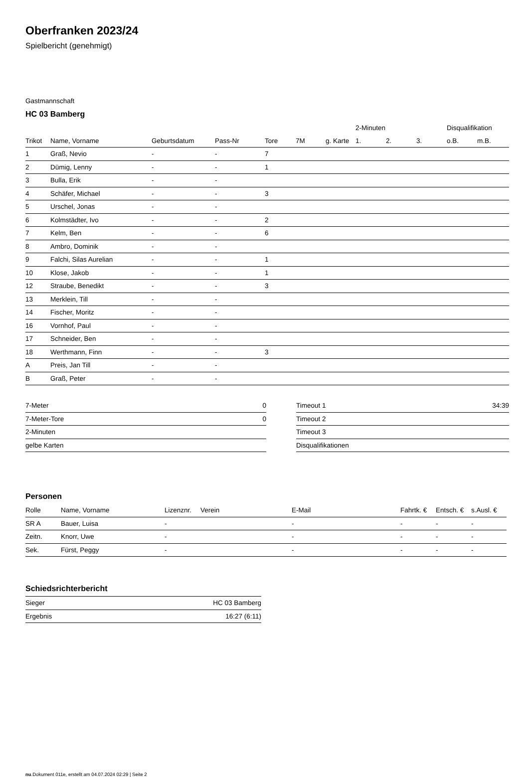Oberfranken 2023/24
Spielbericht (genehmigt)
Gastmannschaft
HC 03 Bamberg
| | | | | | | | 2-Minuten | | | Disqualifikation | |
| --- | --- | --- | --- | --- | --- | --- | --- | --- | --- | --- | --- |
| Trikot | Name, Vorname | Geburtsdatum | Pass-Nr | Tore | 7M | g. Karte | 1. | 2. | 3. | o.B. | m.B. |
| 1 | Graß, Nevio | - | - | 7 | | | | | | | |
| 2 | Dümig, Lenny | - | - | 1 | | | | | | | |
| 3 | Bulla, Erik | - | - | | | | | | | | |
| 4 | Schäfer, Michael | - | - | 3 | | | | | | | |
| 5 | Urschel, Jonas | - | - | | | | | | | | |
| 6 | Kolmstädter, Ivo | - | - | 2 | | | | | | | |
| 7 | Kelm, Ben | - | - | 6 | | | | | | | |
| 8 | Ambro, Dominik | - | - | | | | | | | | |
| 9 | Falchi, Silas Aurelian | - | - | 1 | | | | | | | |
| 10 | Klose, Jakob | - | - | 1 | | | | | | | |
| 12 | Straube, Benedikt | - | - | 3 | | | | | | | |
| 13 | Merklein, Till | - | - | | | | | | | | |
| 14 | Fischer, Moritz | - | - | | | | | | | | |
| 16 | Vornhof, Paul | - | - | | | | | | | | |
| 17 | Schneider, Ben | - | - | | | | | | | | |
| 18 | Werthmann, Finn | - | - | 3 | | | | | | | |
| A | Preis, Jan Till | - | - | | | | | | | | |
| B | Graß, Peter | - | - | | | | | | | | |
| 7-Meter | 0 |
| 7-Meter-Tore | 0 |
| 2-Minuten | |
| gelbe Karten | |
| Timeout 1 | 34:39 |
| Timeout 2 | |
| Timeout 3 | |
| Disqualifikationen | |
Personen
| Rolle | Name, Vorname | Lizenznr. | Verein | E-Mail | Fahrtk. € | Entsch. € | s.Ausl. € |
| --- | --- | --- | --- | --- | --- | --- | --- |
| SR A | Bauer, Luisa | - | | - | - | - | - |
| Zeitn. | Knorr, Uwe | - | | - | - | - | - |
| Sek. | Fürst, Peggy | - | | - | - | - | - |
Schiedsrichterbericht
| Sieger | HC 03 Bamberg |
| Ergebnis | 16:27 (6:11) |
nu.Dokument 011e, erstellt am 04.07.2024 02:29 | Seite 2